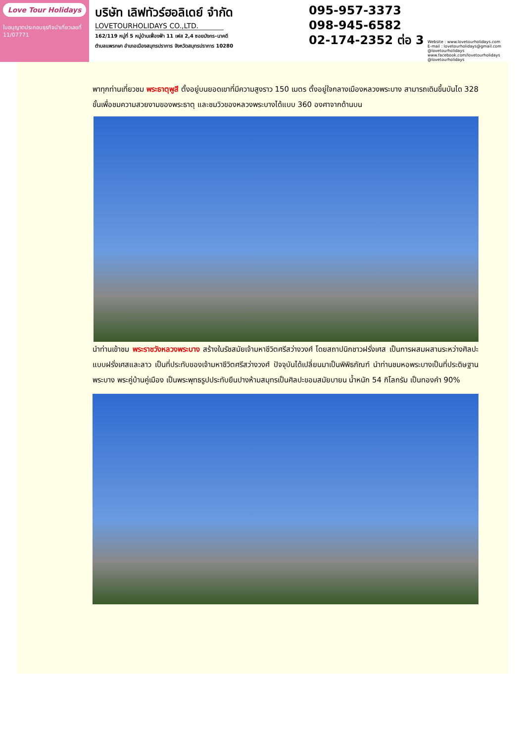Love Tour Holidays
ใบอนุญาตประกอบธุรกิจนำเที่ยวเลขที่ 11/07771
บริษัท เลิฟทัวร์ฮอลิเดย์ จำกัด
LOVETOURHOLIDAYS CO.,LTD.
162/119 หมู่ที่ 5 หมู่บ้านเฟื่องฟ้า 11 เฟส 2,4 ซอยมังกร-นาคดี
ตำบลแพรกษา อำเภอเมืองสมุทรปราการ จังหวัดสมุทรปราการ 10280
095-957-3373
098-945-6582
02-174-2352 ต่อ 3
Website : www.lovetourholidays.com
E-mail : lovetourholidays@gmail.com
@lovetourholidays www.facebook.com/lovetourholidays @lovetourholidays
พาทุกท่านเที่ยวชม พระธาตุพูสี ตั้งอยู่บนยอดเขาที่มีความสูงราว 150 เมตร ตั้งอยู่ใจกลางเมืองหลวงพระบาง สามารถเดินขึ้นบันได 328 ขั้นเพื่อชมความสวยงามของพระธาตุ และชมวิวของหลวงพระบางได้แบบ 360 องศาจากด้านบน
นำท่านเข้าชม พระราชวังหลวงพระบาง สร้างในรัชสมัยเจ้ามหาชีวิตศรีสว่างวงศ์ โดยสถาปนิกชาวฝรั่งเศส เป็นการผสมผสานระหว่างศิลปะแบบฝรั่งเศสและลาว เป็นที่ประทับของเจ้ามหาชีวิตศรีสว่างวงศ์ ปัจจุบันได้เปลี่ยนมาเป็นพิพิธภัณฑ์ นำท่านชมหอพระบางเป็นที่ประดิษฐานพระบาง พระคู่บ้านคู่เมือง เป็นพระพุทธรูปประทับยืนปางห้ามสมุทรเป็นศิลปะขอมสมัยบายน น้ำหนัก 54 กิโลกรัม เป็นทองคำ 90%